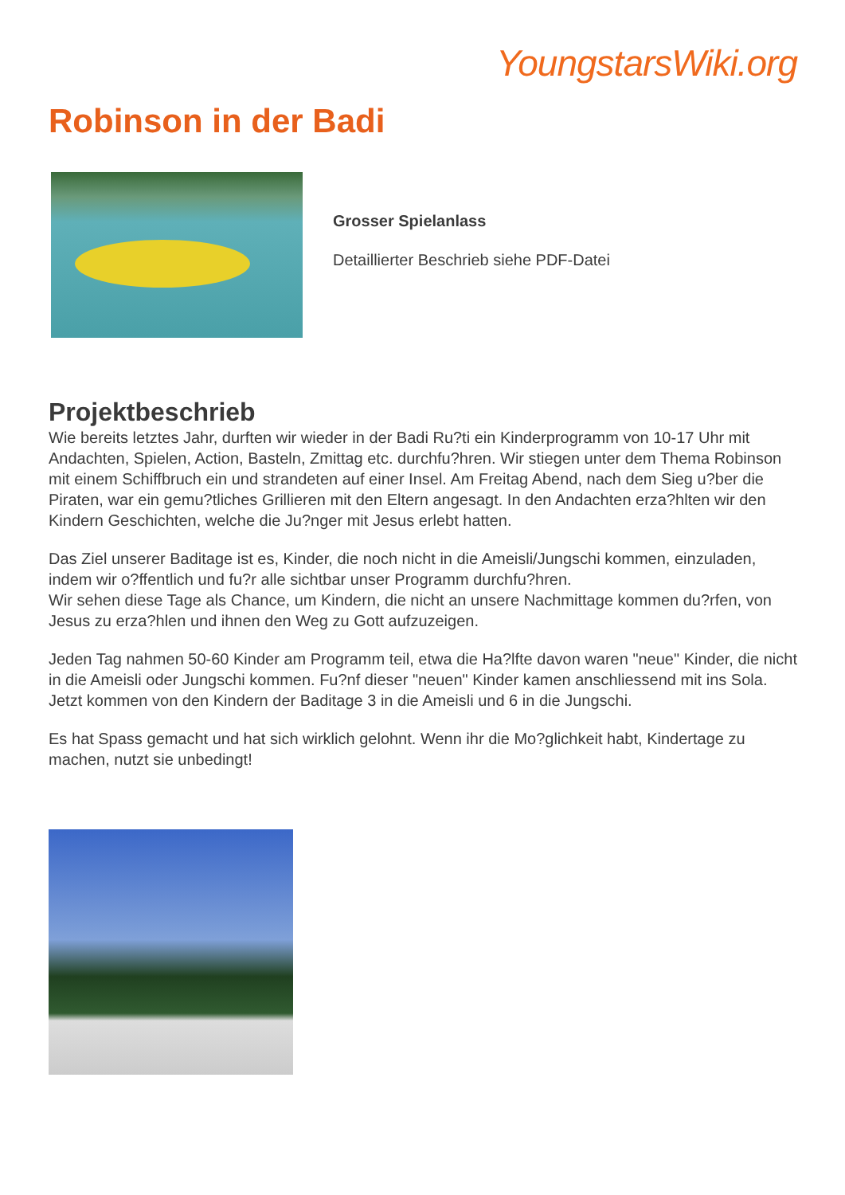YoungstarsWiki.org
Robinson in der Badi
Grosser Spielanlass
Detaillierter Beschrieb siehe PDF-Datei
Projektbeschrieb
Wie bereits letztes Jahr, durften wir wieder in der Badi Ru?ti ein Kinderprogramm von 10-17 Uhr mit Andachten, Spielen, Action, Basteln, Zmittag etc. durchfu?hren. Wir stiegen unter dem Thema Robinson mit einem Schiffbruch ein und strandeten auf einer Insel. Am Freitag Abend, nach dem Sieg u?ber die Piraten, war ein gemu?tliches Grillieren mit den Eltern angesagt. In den Andachten erza?hlten wir den Kindern Geschichten, welche die Ju?nger mit Jesus erlebt hatten.
Das Ziel unserer Baditage ist es, Kinder, die noch nicht in die Ameisli/Jungschi kommen, einzuladen, indem wir o?ffentlich und fu?r alle sichtbar unser Programm durchfu?hren.
Wir sehen diese Tage als Chance, um Kindern, die nicht an unsere Nachmittage kommen du?rfen, von Jesus zu erza?hlen und ihnen den Weg zu Gott aufzuzeigen.
Jeden Tag nahmen 50-60 Kinder am Programm teil, etwa die Ha?lfte davon waren "neue" Kinder, die nicht in die Ameisli oder Jungschi kommen. Fu?nf dieser "neuen" Kinder kamen anschliessend mit ins Sola. Jetzt kommen von den Kindern der Baditage 3 in die Ameisli und 6 in die Jungschi.
Es hat Spass gemacht und hat sich wirklich gelohnt. Wenn ihr die Mo?glichkeit habt, Kindertage zu machen, nutzt sie unbedingt!